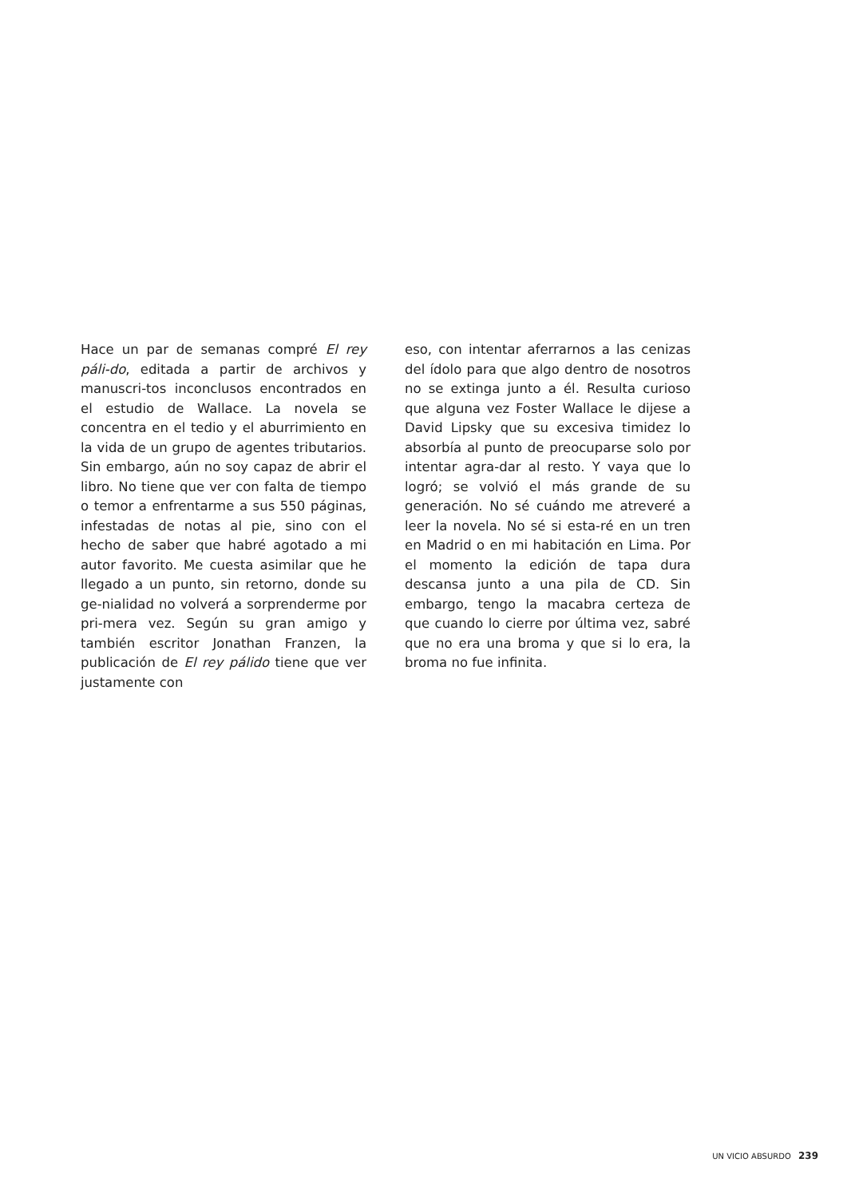Hace un par de semanas compré El rey páli-do, editada a partir de archivos y manuscri-tos inconclusos encontrados en el estudio de Wallace. La novela se concentra en el tedio y el aburrimiento en la vida de un grupo de agentes tributarios. Sin embargo, aún no soy capaz de abrir el libro. No tiene que ver con falta de tiempo o temor a enfrentarme a sus 550 páginas, infestadas de notas al pie, sino con el hecho de saber que habré agotado a mi autor favorito. Me cuesta asimilar que he llegado a un punto, sin retorno, donde su ge-nialidad no volverá a sorprenderme por pri-mera vez. Según su gran amigo y también escritor Jonathan Franzen, la publicación de El rey pálido tiene que ver justamente con
eso, con intentar aferrarnos a las cenizas del ídolo para que algo dentro de nosotros no se extinga junto a él. Resulta curioso que alguna vez Foster Wallace le dijese a David Lipsky que su excesiva timidez lo absorbía al punto de preocuparse solo por intentar agra-dar al resto. Y vaya que lo logró; se volvió el más grande de su generación. No sé cuándo me atreveré a leer la novela. No sé si esta-ré en un tren en Madrid o en mi habitación en Lima. Por el momento la edición de tapa dura descansa junto a una pila de CD. Sin embargo, tengo la macabra certeza de que cuando lo cierre por última vez, sabré que no era una broma y que si lo era, la broma no fue infinita.
UN VICIO ABSURDO 239